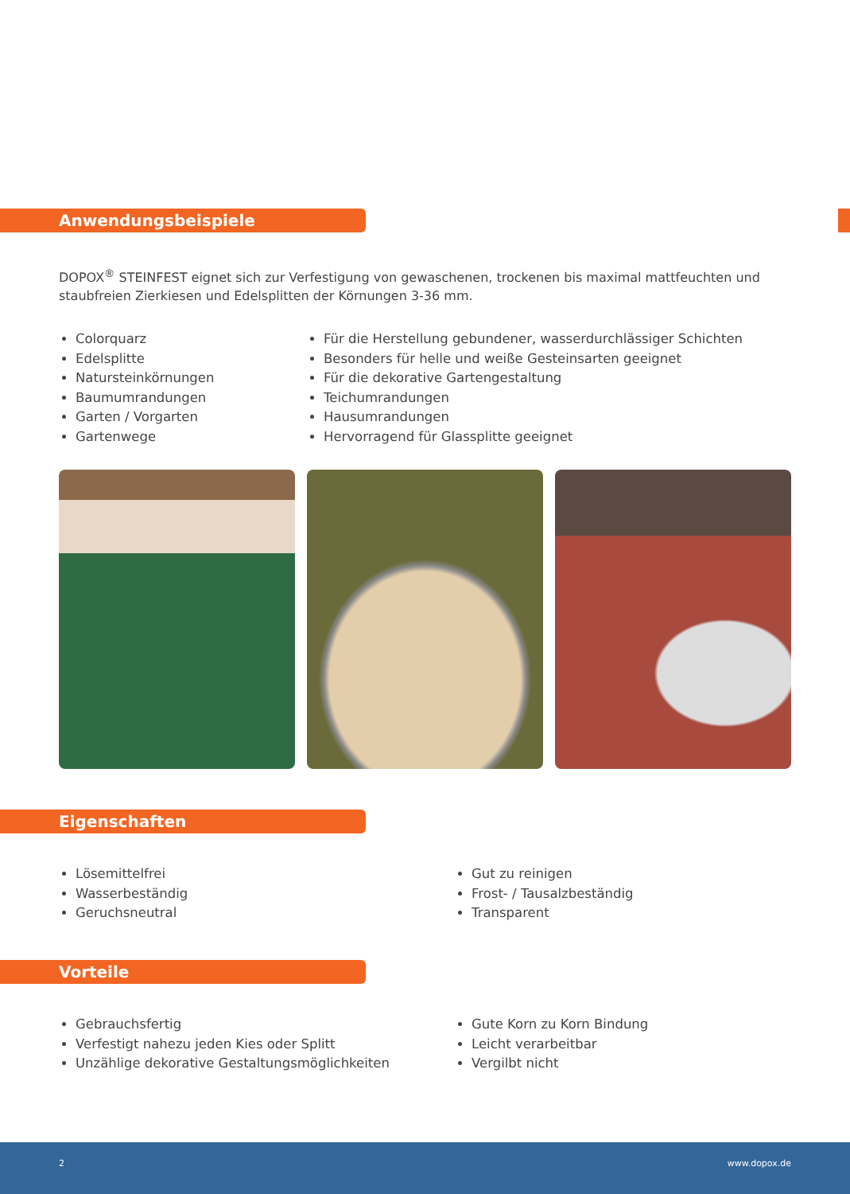Anwendungsbeispiele
DOPOX<sup>®</sup> STEINFEST eignet sich zur Verfestigung von gewaschenen, trockenen bis maximal mattfeuchten und staubfreien Zierkiesen und Edelsplitten der Körnungen 3-36 mm.
Colorquarz
Edelsplitte
Natursteinkörnungen
Baumumrandungen
Garten / Vorgarten
Gartenwege
Für die Herstellung gebundener, wasserdurchlässiger Schichten
Besonders für helle und weiße Gesteinsarten geeignet
Für die dekorative Gartengestaltung
Teichumrandungen
Hausumrandungen
Hervorragend für Glassplitte geeignet
Eigenschaften
Lösemittelfrei
Wasserbeständig
Geruchsneutral
Gut zu reinigen
Frost- / Tausalzbeständig
Transparent
Vorteile
Gebrauchsfertig
Verfestigt nahezu jeden Kies oder Splitt
Unzählige dekorative Gestaltungsmöglichkeiten
Gute Korn zu Korn Bindung
Leicht verarbeitbar
Vergilbt nicht
2 www.dopox.de